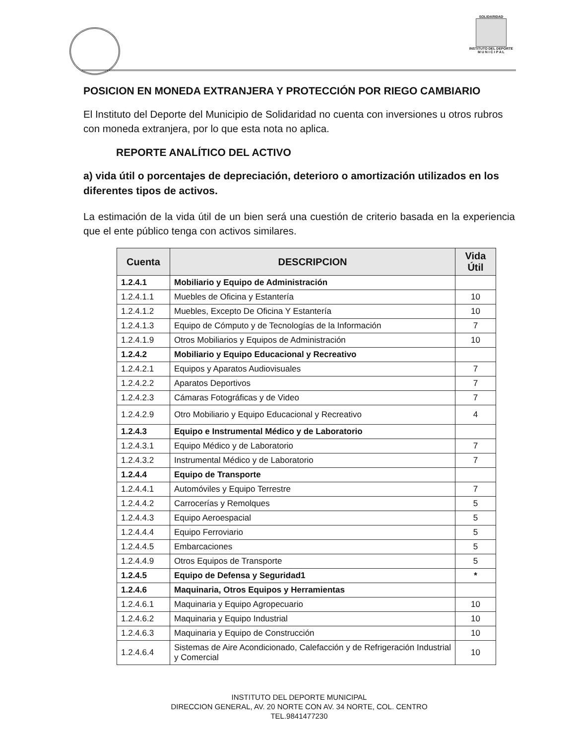SOLIDARIDAD
INSTITUTO DEL DEPORTE
M U N I C I P A L
POSICION EN MONEDA EXTRANJERA Y PROTECCIÓN POR RIEGO CAMBIARIO
El Instituto del Deporte del Municipio de Solidaridad no cuenta con inversiones u otros rubros con moneda extranjera, por lo que esta nota no aplica.
REPORTE ANALÍTICO DEL ACTIVO
a) vida útil o porcentajes de depreciación, deterioro o amortización utilizados en los diferentes tipos de activos.
La estimación de la vida útil de un bien será una cuestión de criterio basada en la experiencia que el ente público tenga con activos similares.
| Cuenta | DESCRIPCION | Vida Útil |
| --- | --- | --- |
| 1.2.4.1 | Mobiliario y Equipo de Administración | |
| 1.2.4.1.1 | Muebles de Oficina y Estantería | 10 |
| 1.2.4.1.2 | Muebles, Excepto De Oficina Y Estantería | 10 |
| 1.2.4.1.3 | Equipo de Cómputo y de Tecnologías de la Información | 7 |
| 1.2.4.1.9 | Otros Mobiliarios y Equipos de Administración | 10 |
| 1.2.4.2 | Mobiliario y Equipo Educacional y Recreativo | |
| 1.2.4.2.1 | Equipos y Aparatos Audiovisuales | 7 |
| 1.2.4.2.2 | Aparatos Deportivos | 7 |
| 1.2.4.2.3 | Cámaras Fotográficas y de Video | 7 |
| 1.2.4.2.9 | Otro Mobiliario y Equipo Educacional y Recreativo | 4 |
| 1.2.4.3 | Equipo e Instrumental Médico y de Laboratorio | |
| 1.2.4.3.1 | Equipo Médico y de Laboratorio | 7 |
| 1.2.4.3.2 | Instrumental Médico y de Laboratorio | 7 |
| 1.2.4.4 | Equipo de Transporte | |
| 1.2.4.4.1 | Automóviles y Equipo Terrestre | 7 |
| 1.2.4.4.2 | Carrocerías y Remolques | 5 |
| 1.2.4.4.3 | Equipo Aeroespacial | 5 |
| 1.2.4.4.4 | Equipo Ferroviario | 5 |
| 1.2.4.4.5 | Embarcaciones | 5 |
| 1.2.4.4.9 | Otros Equipos de Transporte | 5 |
| 1.2.4.5 | Equipo de Defensa y Seguridad1 | * |
| 1.2.4.6 | Maquinaria, Otros Equipos y Herramientas | |
| 1.2.4.6.1 | Maquinaria y Equipo Agropecuario | 10 |
| 1.2.4.6.2 | Maquinaria y Equipo Industrial | 10 |
| 1.2.4.6.3 | Maquinaria y Equipo de Construcción | 10 |
| 1.2.4.6.4 | Sistemas de Aire Acondicionado, Calefacción y de Refrigeración Industrial y Comercial | 10 |
INSTITUTO DEL DEPORTE MUNICIPAL
DIRECCION GENERAL, AV. 20 NORTE CON AV. 34 NORTE, COL. CENTRO
TEL.9841477230